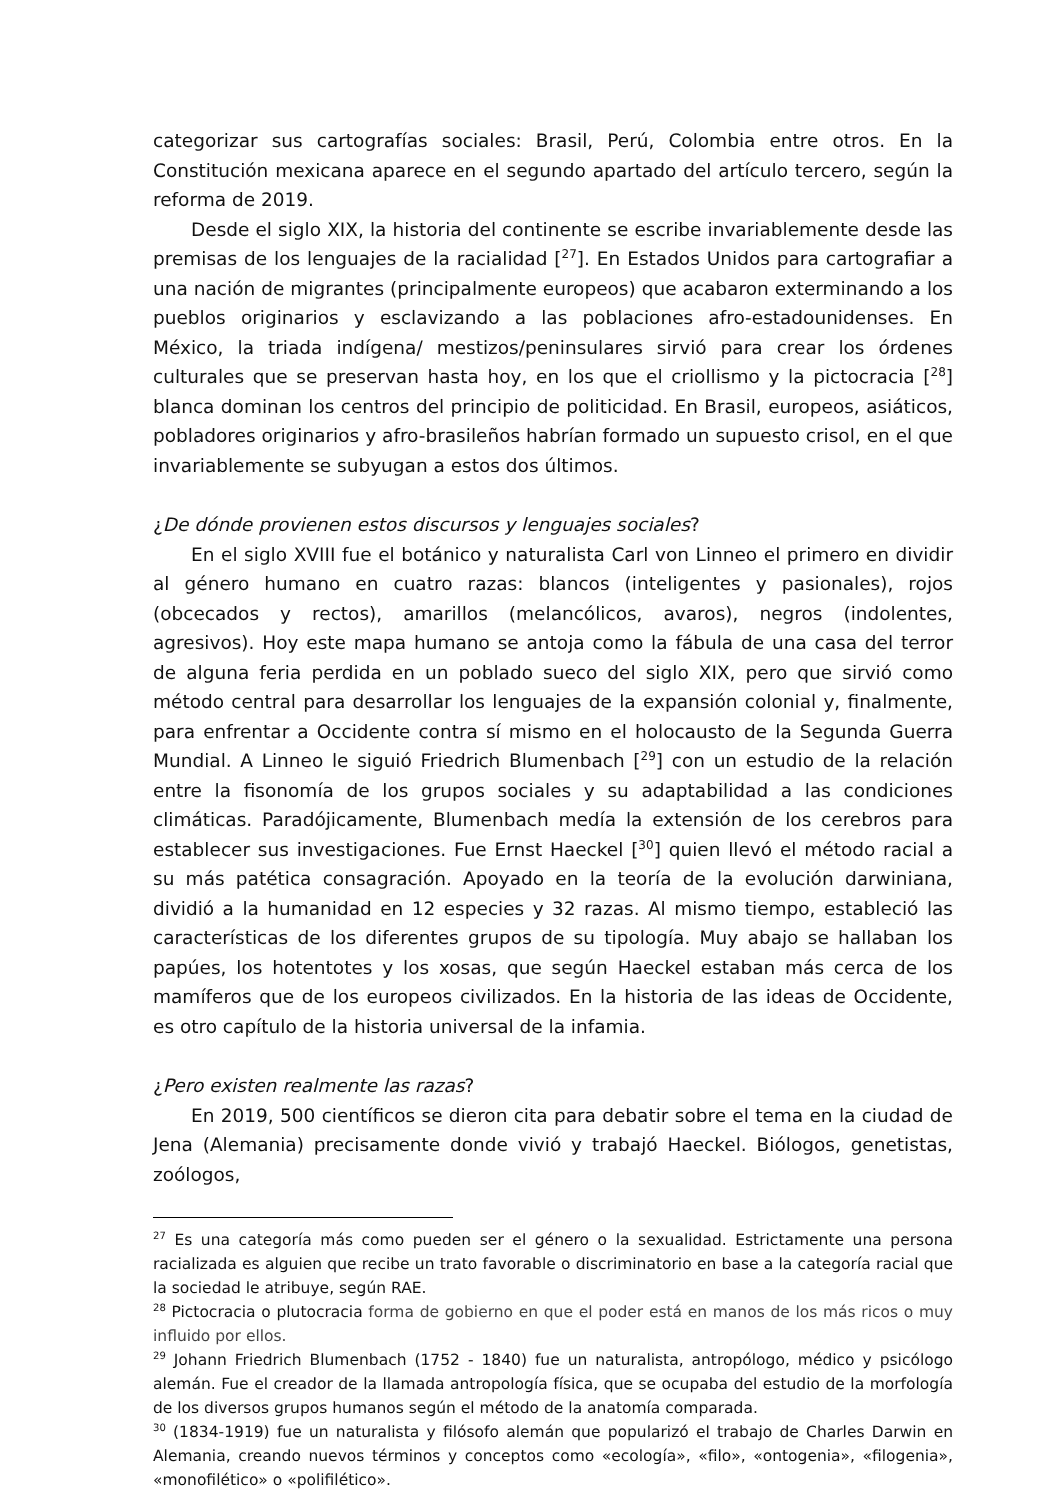categorizar sus cartografías sociales: Brasil, Perú, Colombia entre otros. En la Constitución mexicana aparece en el segundo apartado del artículo tercero, según la reforma de 2019.
Desde el siglo XIX, la historia del continente se escribe invariablemente desde las premisas de los lenguajes de la racialidad [<sup>27</sup>]. En Estados Unidos para cartografiar a una nación de migrantes (principalmente europeos) que acabaron exterminando a los pueblos originarios y esclavizando a las poblaciones afro-estadounidenses. En México, la triada indígena/ mestizos/peninsulares sirvió para crear los órdenes culturales que se preservan hasta hoy, en los que el criollismo y la pictocracia [<sup>28</sup>] blanca dominan los centros del principio de politicidad. En Brasil, europeos, asiáticos, pobladores originarios y afro-brasileños habrían formado un supuesto crisol, en el que invariablemente se subyugan a estos dos últimos.
¿De dónde provienen estos discursos y lenguajes sociales?
En el siglo XVIII fue el botánico y naturalista Carl von Linneo el primero en dividir al género humano en cuatro razas: blancos (inteligentes y pasionales), rojos (obcecados y rectos), amarillos (melancólicos, avaros), negros (indolentes, agresivos). Hoy este mapa humano se antoja como la fábula de una casa del terror de alguna feria perdida en un poblado sueco del siglo XIX, pero que sirvió como método central para desarrollar los lenguajes de la expansión colonial y, finalmente, para enfrentar a Occidente contra sí mismo en el holocausto de la Segunda Guerra Mundial. A Linneo le siguió Friedrich Blumenbach [<sup>29</sup>] con un estudio de la relación entre la fisonomía de los grupos sociales y su adaptabilidad a las condiciones climáticas. Paradójicamente, Blumenbach medía la extensión de los cerebros para establecer sus investigaciones. Fue Ernst Haeckel [<sup>30</sup>] quien llevó el método racial a su más patética consagración. Apoyado en la teoría de la evolución darwiniana, dividió a la humanidad en 12 especies y 32 razas. Al mismo tiempo, estableció las características de los diferentes grupos de su tipología. Muy abajo se hallaban los papúes, los hotentotes y los xosas, que según Haeckel estaban más cerca de los mamíferos que de los europeos civilizados. En la historia de las ideas de Occidente, es otro capítulo de la historia universal de la infamia.
¿Pero existen realmente las razas?
En 2019, 500 científicos se dieron cita para debatir sobre el tema en la ciudad de Jena (Alemania) precisamente donde vivió y trabajó Haeckel. Biólogos, genetistas, zoólogos,
<sup>27</sup> Es una categoría más como pueden ser el género o la sexualidad. Estrictamente una persona racializada es alguien que recibe un trato favorable o discriminatorio en base a la categoría racial que la sociedad le atribuye, según RAE.
<sup>28</sup> Pictocracia o plutocracia forma de gobierno en que el poder está en manos de los más ricos o muy influido por ellos.
<sup>29</sup> Johann Friedrich Blumenbach (1752 - 1840) fue un naturalista, antropólogo, médico y psicólogo alemán. Fue el creador de la llamada antropología física, que se ocupaba del estudio de la morfología de los diversos grupos humanos según el método de la anatomía comparada.
<sup>30</sup> (1834-1919) fue un naturalista y filósofo alemán que popularizó el trabajo de Charles Darwin en Alemania, creando nuevos términos y conceptos como «ecología», «filo», «ontogenia», «filogenia», «monofilético» o «polifilético».